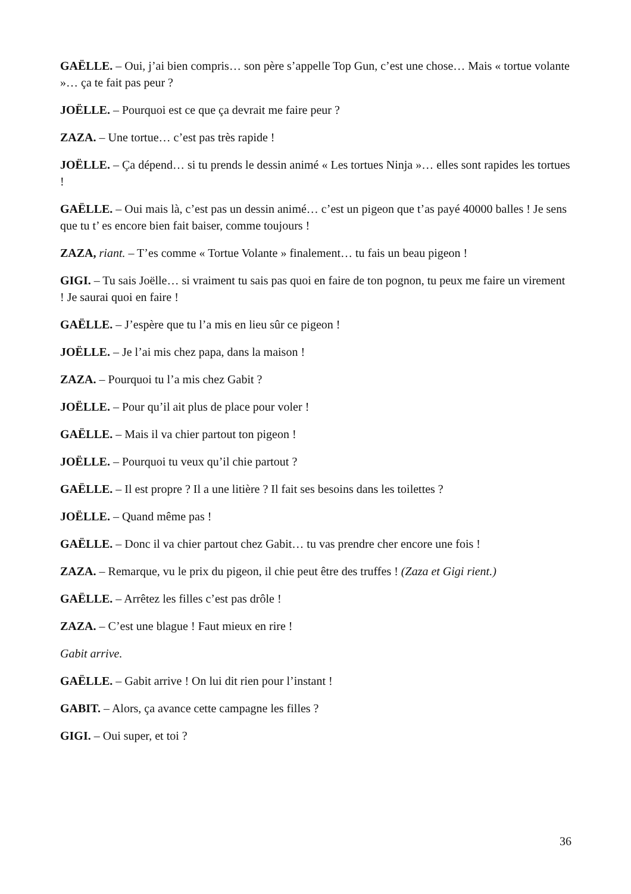GAËLLE. – Oui, j’ai bien compris… son père s’appelle Top Gun, c’est une chose… Mais « tortue volante »… ça te fait pas peur ?
JOËLLE. – Pourquoi est ce que ça devrait me faire peur ?
ZAZA. – Une tortue… c’est pas très rapide !
JOËLLE. – Ça dépend… si tu prends le dessin animé « Les tortues Ninja »… elles sont rapides les tortues !
GAËLLE. – Oui mais là, c’est pas un dessin animé… c’est un pigeon que t’as payé 40000 balles ! Je sens que tu t’ es encore bien fait baiser, comme toujours !
ZAZA, riant. – T’es comme « Tortue Volante » finalement… tu fais un beau pigeon !
GIGI. – Tu sais Joëlle… si vraiment tu sais pas quoi en faire de ton pognon, tu peux me faire un virement ! Je saurai quoi en faire !
GAËLLE. – J’espère que tu l’a mis en lieu sûr ce pigeon !
JOËLLE. – Je l’ai mis chez papa, dans la maison !
ZAZA. – Pourquoi tu l’a mis chez Gabit ?
JOËLLE. – Pour qu’il ait plus de place pour voler !
GAËLLE. – Mais il va chier partout ton pigeon !
JOËLLE. – Pourquoi tu veux qu’il chie partout ?
GAËLLE. – Il est propre ? Il a une litière ? Il fait ses besoins dans les toilettes ?
JOËLLE. – Quand même pas !
GAËLLE. – Donc il va chier partout chez Gabit… tu vas prendre cher encore une fois !
ZAZA. – Remarque, vu le prix du pigeon, il chie peut être des truffes ! (Zaza et Gigi rient.)
GAËLLE. – Arrêtez les filles c’est pas drôle !
ZAZA. – C’est une blague ! Faut mieux en rire !
Gabit arrive.
GAËLLE. – Gabit arrive ! On lui dit rien pour l’instant !
GABIT. – Alors, ça avance cette campagne les filles ?
GIGI. – Oui super, et toi ?
36